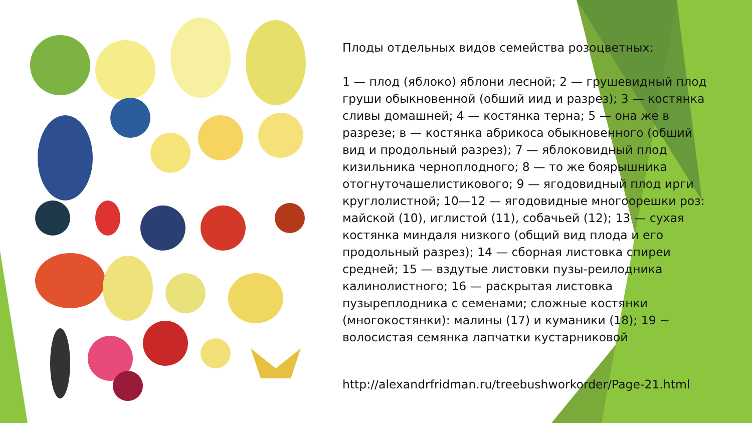Плоды отдельных видов семейства розоцветных:
1 — плод (яблоко) яблони лесной; 2 — грушевидный плод груши обыкновенной (обший иид и разрез); 3 — костянка сливы домашней; 4 — костянка терна; 5 — она же в разрезе; в — костянка абрикоса обыкновенного (обший вид и продольный разрез); 7 — яблоковидный плод кизильника черноплодного; 8 — то же боярышника отогнуточашелистикового; 9 — ягодовидный плод ирги круглолистной; 10—12 — ягодовидные многоорешки роз: майской (10), иглистой (11), собачьей (12); 13 — сухая костянка миндаля низкого (общий вид плода и его продольный разрез); 14 — сборная листовка спиреи средней; 15 — вздутые листовки пузы-реилодника калинолистного; 16 — раскрытая листовка пузыреплодника с семенами; сложные костянки (многокостянки): малины (17) и куманики (18); 19 ~ волосистая семянка лапчатки кустарниковой
http://alexandrfridman.ru/treebushworkorder/Page-21.html